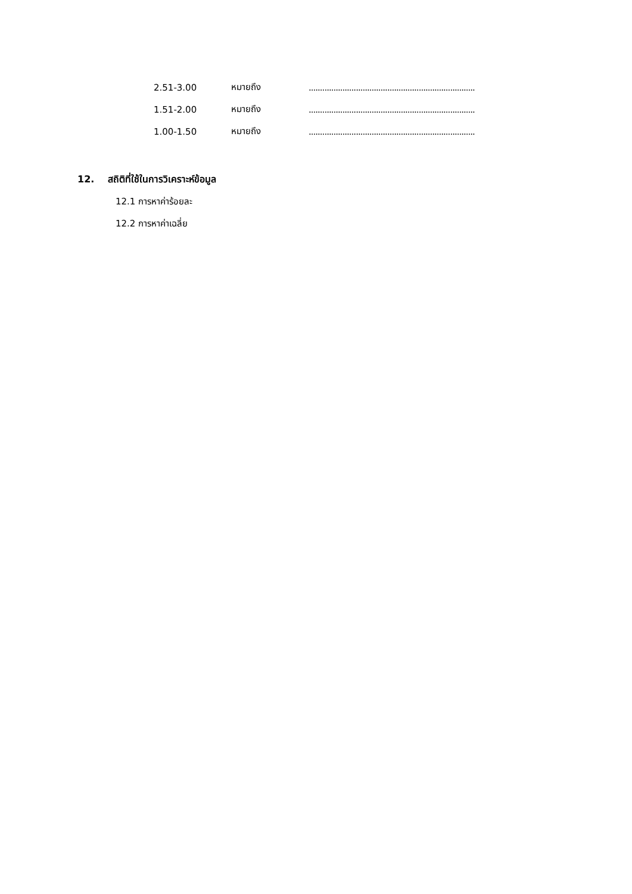2.51-3.00 หมายถึง ..........................................................................
1.51-2.00 หมายถึง ..........................................................................
1.00-1.50 หมายถึง ..........................................................................
12. สถิติที่ใช้ในการวิเคราะห์ข้อมูล
12.1 การหาค่าร้อยละ
12.2 การหาค่าเฉลี่ย